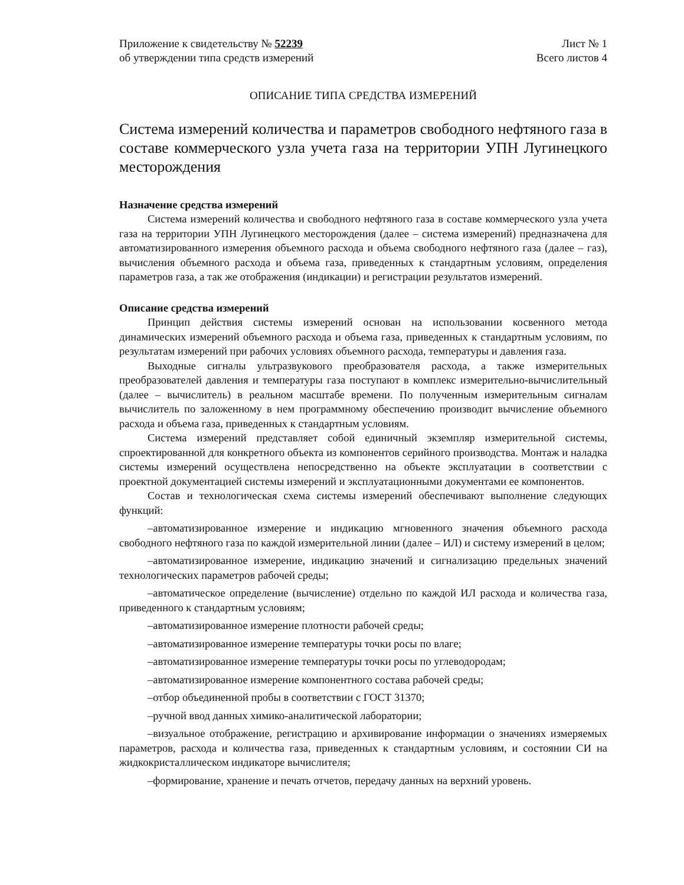Приложение к свидетельству № 52239
об утверждении типа средств измерений
Лист № 1
Всего листов 4
ОПИСАНИЕ ТИПА СРЕДСТВА ИЗМЕРЕНИЙ
Система измерений количества и параметров свободного нефтяного газа в составе коммерческого узла учета газа на территории УПН Лугинецкого месторождения
Назначение средства измерений
Система измерений количества и свободного нефтяного газа в составе коммерческого узла учета газа на территории УПН Лугинецкого месторождения (далее – система измерений) предназначена для автоматизированного измерения объемного расхода и объема свободного нефтяного газа (далее – газ), вычисления объемного расхода и объема газа, приведенных к стандартным условиям, определения параметров газа, а так же отображения (индикации) и регистрации результатов измерений.
Описание средства измерений
Принцип действия системы измерений основан на использовании косвенного метода динамических измерений объемного расхода и объема газа, приведенных к стандартным условиям, по результатам измерений при рабочих условиях объемного расхода, температуры и давления газа.
Выходные сигналы ультразвукового преобразователя расхода, а также измерительных преобразователей давления и температуры газа поступают в комплекс измерительно-вычислительный (далее – вычислитель) в реальном масштабе времени. По полученным измерительным сигналам вычислитель по заложенному в нем программному обеспечению производит вычисление объемного расхода и объема газа, приведенных к стандартным условиям.
Система измерений представляет собой единичный экземпляр измерительной системы, спроектированной для конкретного объекта из компонентов серийного производства. Монтаж и наладка системы измерений осуществлена непосредственно на объекте эксплуатации в соответствии с проектной документацией системы измерений и эксплуатационными документами ее компонентов.
Состав и технологическая схема системы измерений обеспечивают выполнение следующих функций:
–автоматизированное измерение и индикацию мгновенного значения объемного расхода свободного нефтяного газа по каждой измерительной линии (далее – ИЛ) и систему измерений в целом;
–автоматизированное измерение, индикацию значений и сигнализацию предельных значений технологических параметров рабочей среды;
–автоматическое определение (вычисление) отдельно по каждой ИЛ расхода и количества газа, приведенного к стандартным условиям;
–автоматизированное измерение плотности рабочей среды;
–автоматизированное измерение температуры точки росы по влаге;
–автоматизированное измерение температуры точки росы по углеводородам;
–автоматизированное измерение компонентного состава рабочей среды;
–отбор объединенной пробы в соответствии с ГОСТ 31370;
–ручной ввод данных химико-аналитической лаборатории;
–визуальное отображение, регистрацию и архивирование информации о значениях измеряемых параметров, расхода и количества газа, приведенных к стандартным условиям, и состоянии СИ на жидкокристаллическом индикаторе вычислителя;
–формирование, хранение и печать отчетов, передачу данных на верхний уровень.